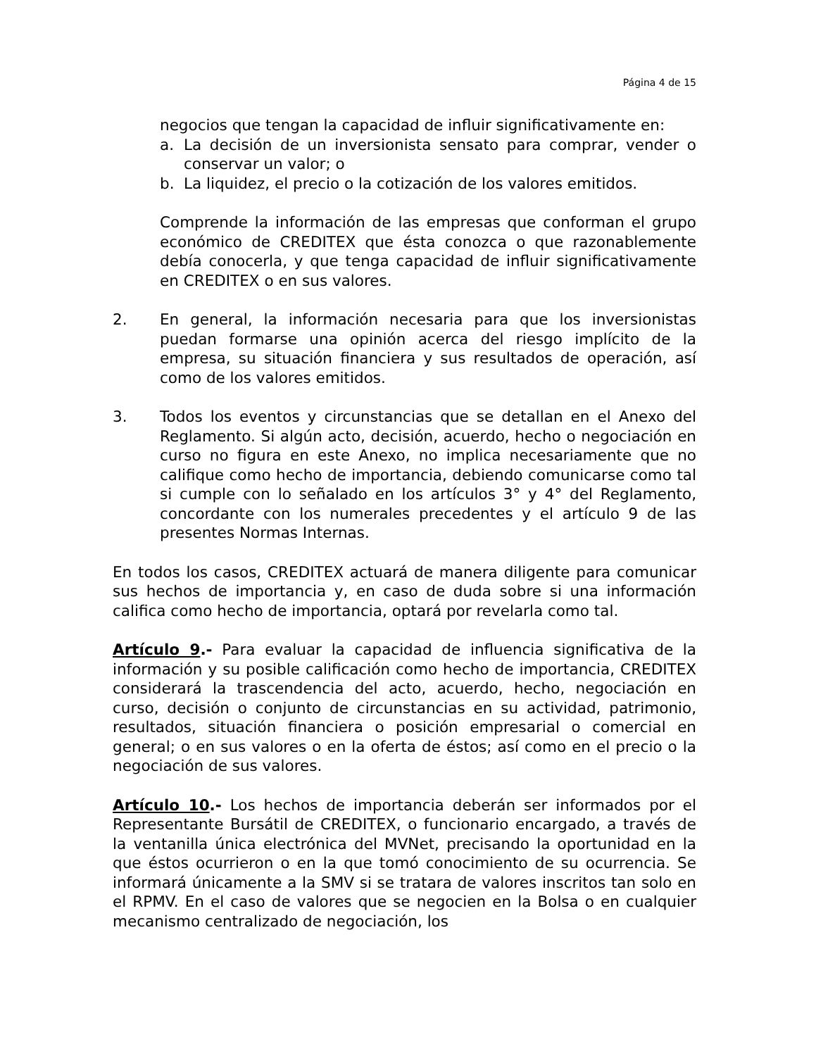Página 4 de 15
negocios que tengan la capacidad de influir significativamente en:
a. La decisión de un inversionista sensato para comprar, vender o conservar un valor; o
b. La liquidez, el precio o la cotización de los valores emitidos.
Comprende la información de las empresas que conforman el grupo económico de CREDITEX que ésta conozca o que razonablemente debía conocerla, y que tenga capacidad de influir significativamente en CREDITEX o en sus valores.
2. En general, la información necesaria para que los inversionistas puedan formarse una opinión acerca del riesgo implícito de la empresa, su situación financiera y sus resultados de operación, así como de los valores emitidos.
3. Todos los eventos y circunstancias que se detallan en el Anexo del Reglamento. Si algún acto, decisión, acuerdo, hecho o negociación en curso no figura en este Anexo, no implica necesariamente que no califique como hecho de importancia, debiendo comunicarse como tal si cumple con lo señalado en los artículos 3° y 4° del Reglamento, concordante con los numerales precedentes y el artículo 9 de las presentes Normas Internas.
En todos los casos, CREDITEX actuará de manera diligente para comunicar sus hechos de importancia y, en caso de duda sobre si una información califica como hecho de importancia, optará por revelarla como tal.
Artículo 9.- Para evaluar la capacidad de influencia significativa de la información y su posible calificación como hecho de importancia, CREDITEX considerará la trascendencia del acto, acuerdo, hecho, negociación en curso, decisión o conjunto de circunstancias en su actividad, patrimonio, resultados, situación financiera o posición empresarial o comercial en general; o en sus valores o en la oferta de éstos; así como en el precio o la negociación de sus valores.
Artículo 10.- Los hechos de importancia deberán ser informados por el Representante Bursátil de CREDITEX, o funcionario encargado, a través de la ventanilla única electrónica del MVNet, precisando la oportunidad en la que éstos ocurrieron o en la que tomó conocimiento de su ocurrencia. Se informará únicamente a la SMV si se tratara de valores inscritos tan solo en el RPMV. En el caso de valores que se negocien en la Bolsa o en cualquier mecanismo centralizado de negociación, los